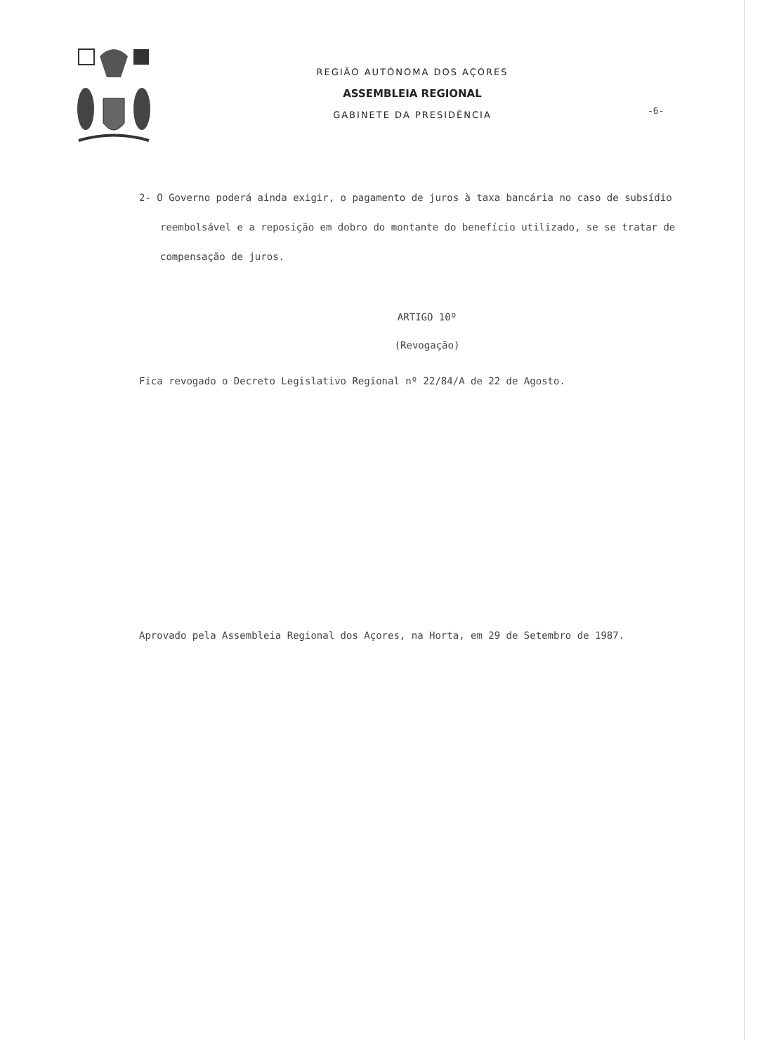REGIÃO AUTÓNOMA DOS AÇORES
ASSEMBLEIA REGIONAL
GABINETE DA PRESIDÊNCIA
-6-
2- O Governo poderá ainda exigir, o pagamento de juros à taxa bancária no caso de subsídio reembolsável e a reposição em dobro do montante do benefício utilizado, se se tratar de compensação de juros.
ARTIGO 10º
(Revogação)
Fica revogado o Decreto Legislativo Regional nº 22/84/A de 22 de Agosto.
Aprovado pela Assembleia Regional dos Açores, na Horta, em 29 de Setembro de 1987.